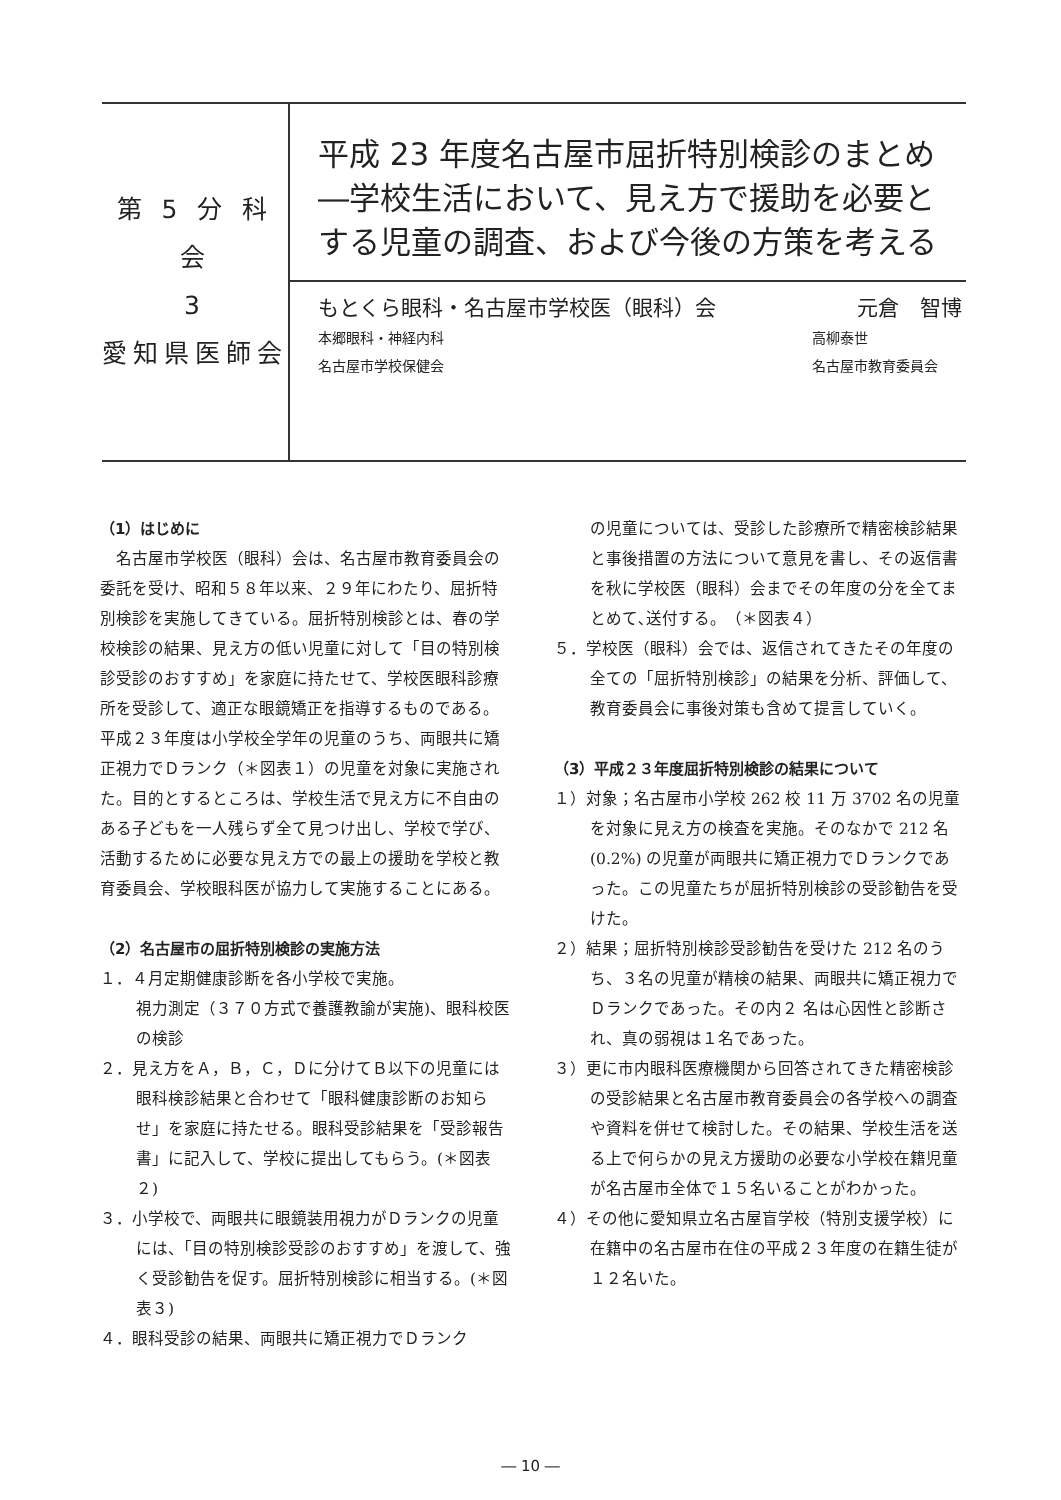第 5 分 科 会
3
愛知県医師会
平成 23 年度名古屋市屈折特別検診のまとめ
―学校生活において、見え方で援助を必要とする児童の調査、および今後の方策を考える
もとくら眼科・名古屋市学校医（眼科）会 元倉　智博
本郷眼科・神経内科 高柳泰世
名古屋市学校保健会 名古屋市教育委員会
（1）はじめに
　名古屋市学校医（眼科）会は、名古屋市教育委員会の委託を受け、昭和５８年以来、２９年にわたり、屈折特別検診を実施してきている。屈折特別検診とは、春の学校検診の結果、見え方の低い児童に対して「目の特別検診受診のおすすめ」を家庭に持たせて、学校医眼科診療所を受診して、適正な眼鏡矯正を指導するものである。平成２３年度は小学校全学年の児童のうち、両眼共に矯正視力でＤランク（＊図表１）の児童を対象に実施された。目的とするところは、学校生活で見え方に不自由のある子どもを一人残らず全て見つけ出し、学校で学び、活動するために必要な見え方での最上の援助を学校と教育委員会、学校眼科医が協力して実施することにある。
（2）名古屋市の屈折特別検診の実施方法
１．４月定期健康診断を各小学校で実施。
視力測定（３７０方式で養護教諭が実施)、眼科校医の検診
２．見え方をＡ，Ｂ，Ｃ，Ｄに分けてＢ以下の児童には眼科検診結果と合わせて「眼科健康診断のお知らせ」を家庭に持たせる。眼科受診結果を「受診報告書」に記入して、学校に提出してもらう。(＊図表２)
３．小学校で、両眼共に眼鏡装用視力がＤランクの児童には、「目の特別検診受診のおすすめ」を渡して、強く受診勧告を促す。屈折特別検診に相当する。(＊図表３)
４．眼科受診の結果、両眼共に矯正視力でＤランク
の児童については、受診した診療所で精密検診結果と事後措置の方法について意見を書し、その返信書を秋に学校医（眼科）会までその年度の分を全てまとめて､送付する。　（＊図表４）
５．学校医（眼科）会では、返信されてきたその年度の全ての「屈折特別検診」の結果を分析、評価して、教育委員会に事後対策も含めて提言していく。
（3）平成２３年度屈折特別検診の結果について
１）対象；名古屋市小学校 262 校 11 万 3702 名の児童を対象に見え方の検査を実施。そのなかで 212 名 (0.2%) の児童が両眼共に矯正視力でＤランクであった。この児童たちが屈折特別検診の受診勧告を受けた。
２）結果；屈折特別検診受診勧告を受けた 212 名のうち、３名の児童が精検の結果、両眼共に矯正視力でＤランクであった。その内２ 名は心因性と診断され、真の弱視は１名であった。
３）更に市内眼科医療機関から回答されてきた精密検診の受診結果と名古屋市教育委員会の各学校への調査や資料を併せて検討した。その結果、学校生活を送る上で何らかの見え方援助の必要な小学校在籍児童が名古屋市全体で１５名いることがわかった。
４）その他に愛知県立名古屋盲学校（特別支援学校）に在籍中の名古屋市在住の平成２３年度の在籍生徒が１２名いた。
― 10 ―